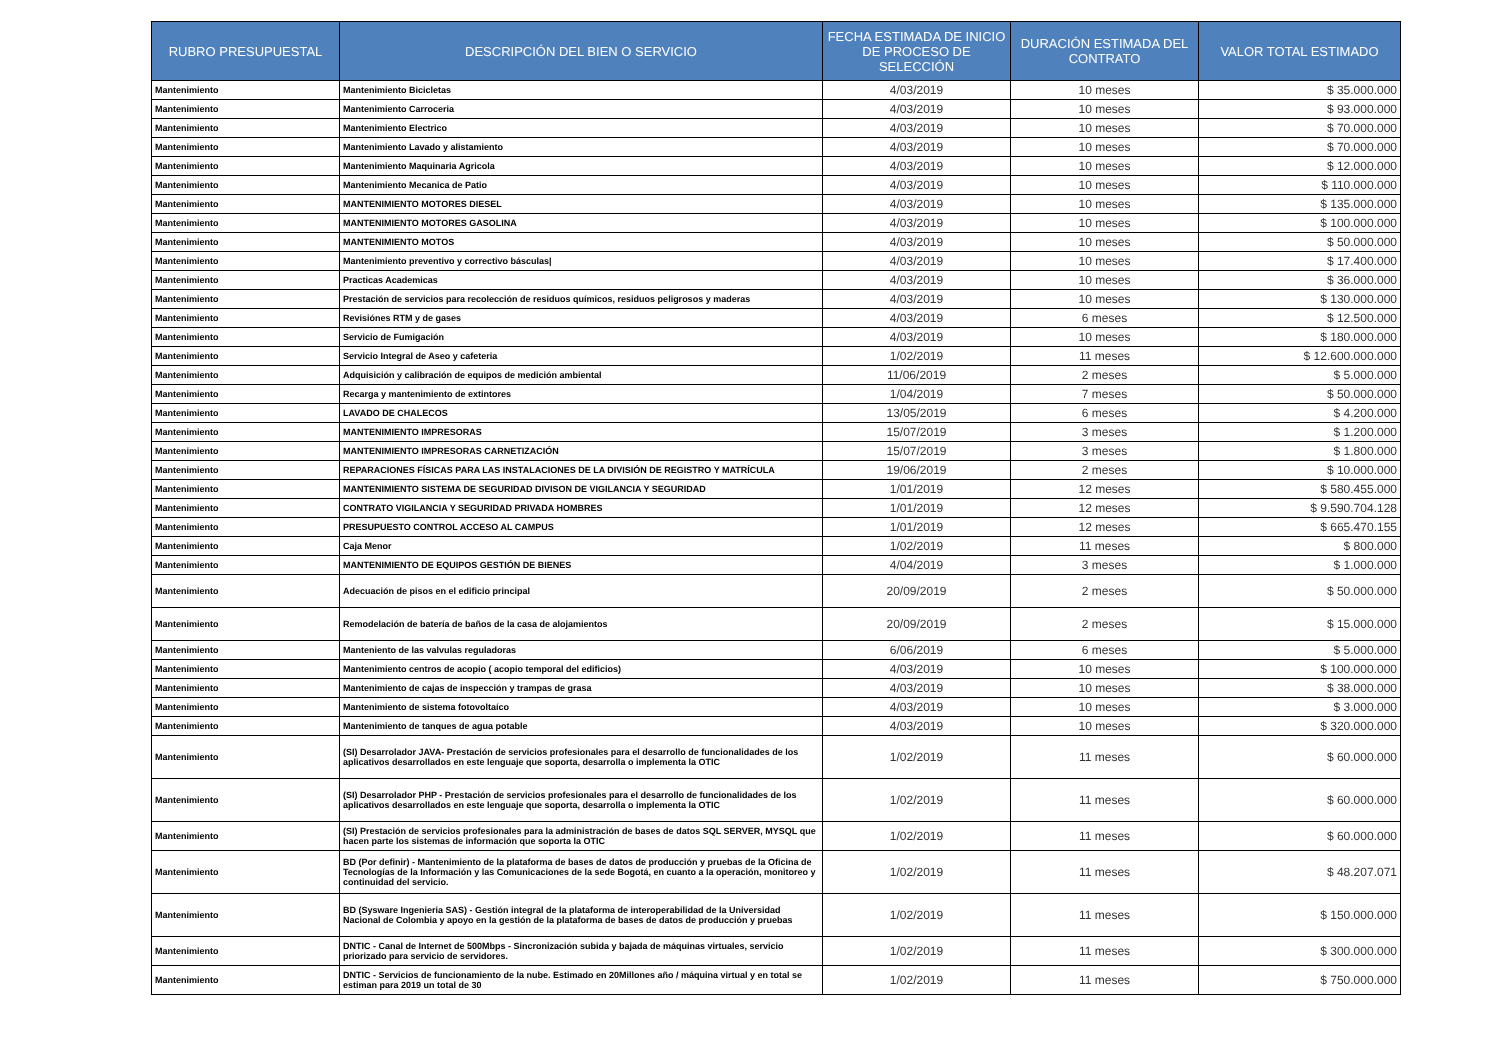| RUBRO PRESUPUESTAL | DESCRIPCIÓN DEL BIEN O SERVICIO | FECHA ESTIMADA DE INICIO DE PROCESO DE SELECCIÓN | DURACIÓN ESTIMADA DEL CONTRATO | VALOR TOTAL ESTIMADO |
| --- | --- | --- | --- | --- |
| Mantenimiento | Mantenimiento Bicicletas | 4/03/2019 | 10 meses | $ 35.000.000 |
| Mantenimiento | Mantenimiento Carroceria | 4/03/2019 | 10 meses | $ 93.000.000 |
| Mantenimiento | Mantenimiento Electrico | 4/03/2019 | 10 meses | $ 70.000.000 |
| Mantenimiento | Mantenimiento Lavado y alistamiento | 4/03/2019 | 10 meses | $ 70.000.000 |
| Mantenimiento | Mantenimiento Maquinaria Agricola | 4/03/2019 | 10 meses | $ 12.000.000 |
| Mantenimiento | Mantenimiento Mecanica de Patio | 4/03/2019 | 10 meses | $ 110.000.000 |
| Mantenimiento | MANTENIMIENTO MOTORES DIESEL | 4/03/2019 | 10 meses | $ 135.000.000 |
| Mantenimiento | MANTENIMIENTO MOTORES GASOLINA | 4/03/2019 | 10 meses | $ 100.000.000 |
| Mantenimiento | MANTENIMIENTO MOTOS | 4/03/2019 | 10 meses | $ 50.000.000 |
| Mantenimiento | Mantenimiento preventivo y correctivo básculas/ | 4/03/2019 | 10 meses | $ 17.400.000 |
| Mantenimiento | Practicas Academicas | 4/03/2019 | 10 meses | $ 36.000.000 |
| Mantenimiento | Prestación de servicios para recolección de residuos químicos, residuos peligrosos y maderas | 4/03/2019 | 10 meses | $ 130.000.000 |
| Mantenimiento | Revisiónes RTM y de gases | 4/03/2019 | 6 meses | $ 12.500.000 |
| Mantenimiento | Servicio de Fumigación | 4/03/2019 | 10 meses | $ 180.000.000 |
| Mantenimiento | Servicio Integral de Aseo y cafeteria | 1/02/2019 | 11 meses | $ 12.600.000.000 |
| Mantenimiento | Adquisición y calibración de equipos de medición ambiental | 11/06/2019 | 2 meses | $ 5.000.000 |
| Mantenimiento | Recarga y mantenimiento de extintores | 1/04/2019 | 7 meses | $ 50.000.000 |
| Mantenimiento | LAVADO DE CHALECOS | 13/05/2019 | 6 meses | $ 4.200.000 |
| Mantenimiento | MANTENIMIENTO IMPRESORAS | 15/07/2019 | 3 meses | $ 1.200.000 |
| Mantenimiento | MANTENIMIENTO IMPRESORAS CARNETIZACIÓN | 15/07/2019 | 3 meses | $ 1.800.000 |
| Mantenimiento | REPARACIONES FÍSICAS PARA LAS INSTALACIONES DE LA DIVISIÓN DE REGISTRO Y MATRÍCULA | 19/06/2019 | 2 meses | $ 10.000.000 |
| Mantenimiento | MANTENIMIENTO SISTEMA DE SEGURIDAD DIVISON DE VIGILANCIA Y SEGURIDAD | 1/01/2019 | 12 meses | $ 580.455.000 |
| Mantenimiento | CONTRATO VIGILANCIA Y SEGURIDAD PRIVADA HOMBRES | 1/01/2019 | 12 meses | $ 9.590.704.128 |
| Mantenimiento | PRESUPUESTO CONTROL ACCESO AL CAMPUS | 1/01/2019 | 12 meses | $ 665.470.155 |
| Mantenimiento | Caja Menor | 1/02/2019 | 11 meses | $ 800.000 |
| Mantenimiento | MANTENIMIENTO DE EQUIPOS GESTIÓN DE BIENES | 4/04/2019 | 3 meses | $ 1.000.000 |
| Mantenimiento | Adecuación de pisos en el edificio principal | 20/09/2019 | 2 meses | $ 50.000.000 |
| Mantenimiento | Remodelación de batería de baños de la casa de alojamientos | 20/09/2019 | 2 meses | $ 15.000.000 |
| Mantenimiento | Manteniento de las valvulas reguladoras | 6/06/2019 | 6 meses | $ 5.000.000 |
| Mantenimiento | Mantenimiento centros de acopio ( acopio temporal del edificios) | 4/03/2019 | 10 meses | $ 100.000.000 |
| Mantenimiento | Mantenimiento de cajas de inspección y trampas de grasa | 4/03/2019 | 10 meses | $ 38.000.000 |
| Mantenimiento | Mantenimiento de sistema fotovoltaíco | 4/03/2019 | 10 meses | $ 3.000.000 |
| Mantenimiento | Mantenimiento de tanques de agua potable | 4/03/2019 | 10 meses | $ 320.000.000 |
| Mantenimiento | (SI) Desarrolador JAVA- Prestación de servicios profesionales para el desarrollo de funcionalidades de los aplicativos desarrollados en este lenguaje que soporta, desarrolla o implementa la OTIC | 1/02/2019 | 11 meses | $ 60.000.000 |
| Mantenimiento | (SI) Desarrolador PHP - Prestación de servicios profesionales para el desarrollo de funcionalidades de los aplicativos desarrollados en este lenguaje que soporta, desarrolla o implementa la OTIC | 1/02/2019 | 11 meses | $ 60.000.000 |
| Mantenimiento | (SI) Prestación de servicios profesionales para la administración de bases de datos SQL SERVER, MYSQL que hacen parte los sistemas de información que soporta la OTIC | 1/02/2019 | 11 meses | $ 60.000.000 |
| Mantenimiento | BD (Por definir) - Mantenimiento de la plataforma de bases de datos de producción y pruebas de la Oficina de Tecnologías de la Información y las Comunicaciones de la sede Bogotá, en cuanto a la operación, monitoreo y continuidad del servicio. | 1/02/2019 | 11 meses | $ 48.207.071 |
| Mantenimiento | BD (Sysware Ingenieria SAS) - Gestión integral de la plataforma de interoperabilidad de la Universidad Nacional de Colombia y apoyo en la gestión de la plataforma de bases de datos de producción y pruebas | 1/02/2019 | 11 meses | $ 150.000.000 |
| Mantenimiento | DNTIC - Canal de Internet de 500Mbps - Sincronización subida y bajada de máquinas virtuales, servicio priorizado para servicio de servidores. | 1/02/2019 | 11 meses | $ 300.000.000 |
| Mantenimiento | DNTIC - Servicios de funcionamiento de la nube. Estimado en 20Millones año / máquina virtual y en total se estiman para 2019 un total de 30 | 1/02/2019 | 11 meses | $ 750.000.000 |